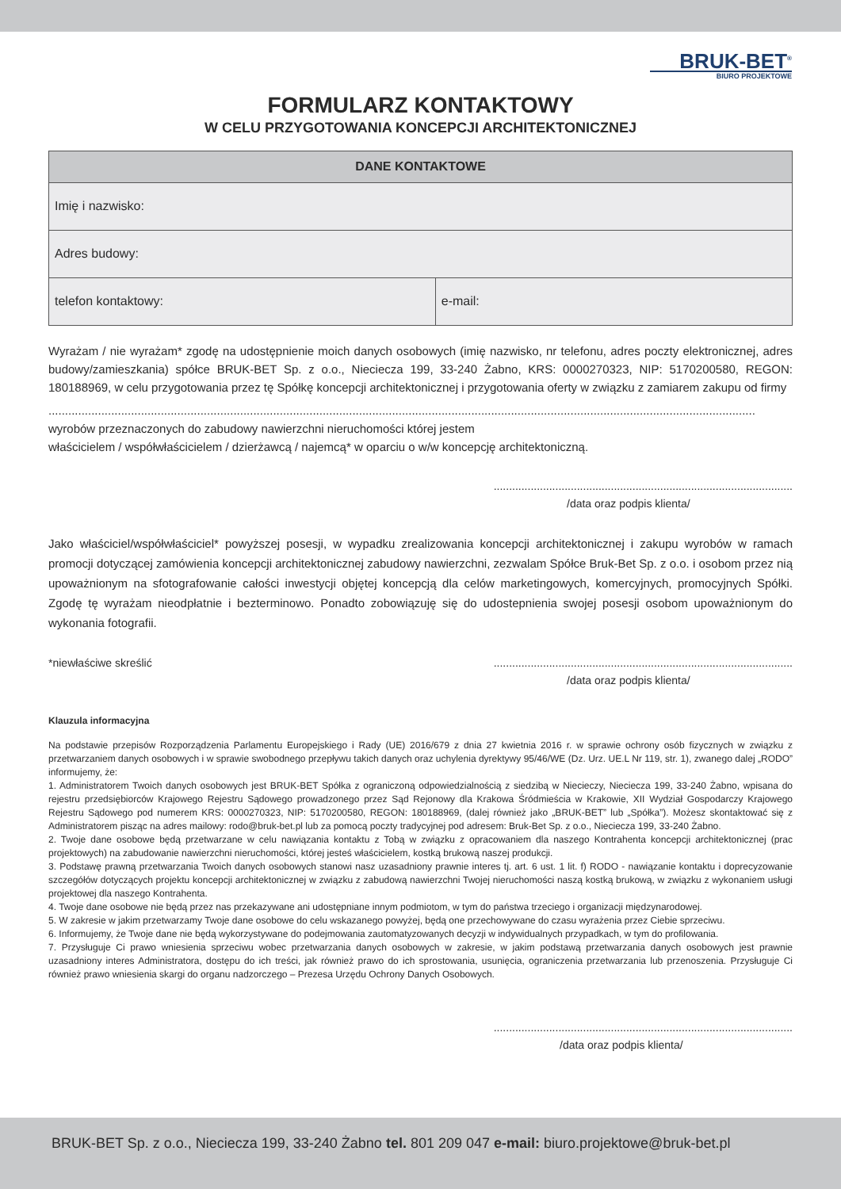BRUK-BET<sup>®</sup>
BIURO PROJEKTOWE
FORMULARZ KONTAKTOWY
W CELU PRZYGOTOWANIA KONCEPCJI ARCHITEKTONICZNEJ
| DANE KONTAKTOWE | |
| --- | --- |
| Imię i nazwisko: | |
| Adres budowy: | |
| telefon kontaktowy: | e-mail: |
Wyrażam / nie wyrażam* zgodę na udostępnienie moich danych osobowych (imię nazwisko, nr telefonu, adres poczty elektronicznej, adres budowy/zamieszkania) spółce BRUK-BET Sp. z o.o., Nieciecza 199, 33-240 Żabno, KRS: 0000270323, NIP: 5170200580, REGON: 180188969, w celu przygotowania przez tę Spółkę koncepcji architektonicznej i przygotowania oferty w związku z zamiarem zakupu od firmy
......................................................................................................................................................................................................................
wyrobów przeznaczonych do zabudowy nawierzchni nieruchomości której jestem
właścicielem / współwłaścicielem / dzierżawcą / najemcą* w oparciu o w/w koncepcję architektoniczną.
.................................................................................................
/data oraz podpis klienta/
Jako właściciel/współwłaściciel* powyższej posesji, w wypadku zrealizowania koncepcji architektonicznej i zakupu wyrobów w ramach promocji dotyczącej zamówienia koncepcji architektonicznej zabudowy nawierzchni, zezwalam Spółce Bruk-Bet Sp. z o.o. i osobom przez nią upoważnionym na sfotografowanie całości inwestycji objętej koncepcją dla celów marketingowych, komercyjnych, promocyjnych Spółki. Zgodę tę wyrażam nieodpłatnie i bezterminowo. Ponadto zobowiązuję się do udostepnienia swojej posesji osobom upoważnionym do wykonania fotografii.
*niewłaściwe skreślić.................................................................................................
/data oraz podpis klienta/
Klauzula informacyjna
Na podstawie przepisów Rozporządzenia Parlamentu Europejskiego i Rady (UE) 2016/679 z dnia 27 kwietnia 2016 r. w sprawie ochrony osób fizycznych w związku z przetwarzaniem danych osobowych i w sprawie swobodnego przepływu takich danych oraz uchylenia dyrektywy 95/46/WE (Dz. Urz. UE.L Nr 119, str. 1), zwanego dalej „RODO” informujemy, że:
1. Administratorem Twoich danych osobowych jest BRUK-BET Spółka z ograniczoną odpowiedzialnością z siedzibą w Niecieczy, Nieciecza 199, 33-240 Żabno, wpisana do rejestru przedsiębiorców Krajowego Rejestru Sądowego prowadzonego przez Sąd Rejonowy dla Krakowa Śródmieścia w Krakowie, XII Wydział Gospodarczy Krajowego Rejestru Sądowego pod numerem KRS: 0000270323, NIP: 5170200580, REGON: 180188969, (dalej również jako „BRUK-BET” lub „Spółka”). Możesz skontaktować się z Administratorem pisząc na adres mailowy: rodo@bruk-bet.pl lub za pomocą poczty tradycyjnej pod adresem: Bruk-Bet Sp. z o.o., Nieciecza 199, 33-240 Żabno.
2. Twoje dane osobowe będą przetwarzane w celu nawiązania kontaktu z Tobą w związku z opracowaniem dla naszego Kontrahenta koncepcji architektonicznej (prac projektowych) na zabudowanie nawierzchni nieruchomości, której jesteś właścicielem, kostką brukową naszej produkcji.
3. Podstawę prawną przetwarzania Twoich danych osobowych stanowi nasz uzasadniony prawnie interes tj. art. 6 ust. 1 lit. f) RODO - nawiązanie kontaktu i doprecyzowanie szczegółów dotyczących projektu koncepcji architektonicznej w związku z zabudową nawierzchni Twojej nieruchomości naszą kostką brukową, w związku z wykonaniem usługi projektowej dla naszego Kontrahenta.
4. Twoje dane osobowe nie będą przez nas przekazywane ani udostępniane innym podmiotom, w tym do państwa trzeciego i organizacji międzynarodowej.
5. W zakresie w jakim przetwarzamy Twoje dane osobowe do celu wskazanego powyżej, będą one przechowywane do czasu wyrażenia przez Ciebie sprzeciwu.
6. Informujemy, że Twoje dane nie będą wykorzystywane do podejmowania zautomatyzowanych decyzji w indywidualnych przypadkach, w tym do profilowania.
7. Przysługuje Ci prawo wniesienia sprzeciwu wobec przetwarzania danych osobowych w zakresie, w jakim podstawą przetwarzania danych osobowych jest prawnie uzasadniony interes Administratora, dostępu do ich treści, jak również prawo do ich sprostowania, usunięcia, ograniczenia przetwarzania lub przenoszenia. Przysługuje Ci również prawo wniesienia skargi do organu nadzorczego – Prezesa Urzędu Ochrony Danych Osobowych.
.................................................................................................
/data oraz podpis klienta/
BRUK-BET Sp. z o.o., Nieciecza 199, 33-240 Żabno tel. 801 209 047 e-mail: biuro.projektowe@bruk-bet.pl